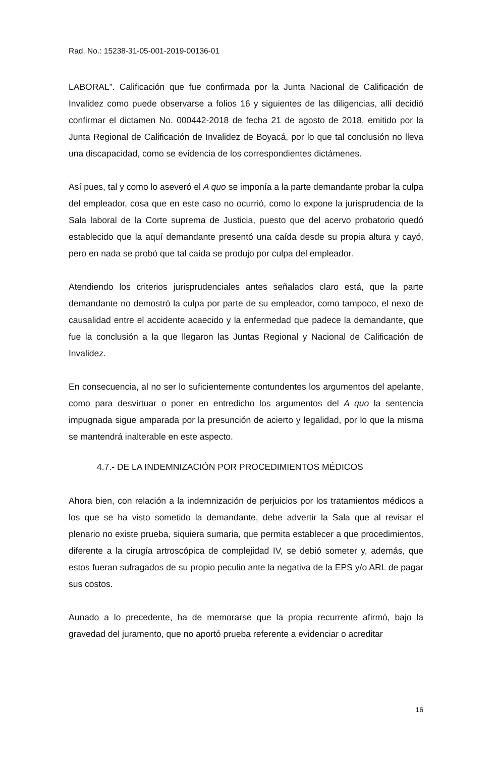Rad. No.: 15238-31-05-001-2019-00136-01
LABORAL”. Calificación que fue confirmada por la Junta Nacional de Calificación de Invalidez como puede observarse a folios 16 y siguientes de las diligencias, allí decidió confirmar el dictamen No. 000442-2018 de fecha 21 de agosto de 2018, emitido por la Junta Regional de Calificación de Invalidez de Boyacá, por lo que tal conclusión no lleva una discapacidad, como se evidencia de los correspondientes dictámenes.
Así pues, tal y como lo aseveró el A quo se imponía a la parte demandante probar la culpa del empleador, cosa que en este caso no ocurrió, como lo expone la jurisprudencia de la Sala laboral de la Corte suprema de Justicia, puesto que del acervo probatorio quedó establecido que la aquí demandante presentó una caída desde su propia altura y cayó, pero en nada se probó que tal caída se produjo por culpa del empleador.
Atendiendo los criterios jurisprudenciales antes señalados claro está, que la parte demandante no demostró la culpa por parte de su empleador, como tampoco, el nexo de causalidad entre el accidente acaecido y la enfermedad que padece la demandante, que fue la conclusión a la que llegaron las Juntas Regional y Nacional de Calificación de Invalidez.
En consecuencia, al no ser lo suficientemente contundentes los argumentos del apelante, como para desvirtuar o poner en entredicho los argumentos del A quo la sentencia impugnada sigue amparada por la presunción de acierto y legalidad, por lo que la misma se mantendrá inalterable en este aspecto.
4.7.- DE LA INDEMNIZACIÓN POR PROCEDIMIENTOS MÉDICOS
Ahora bien, con relación a la indemnización de perjuicios por los tratamientos médicos a los que se ha visto sometido la demandante, debe advertir la Sala que al revisar el plenario no existe prueba, siquiera sumaria, que permita establecer a que procedimientos, diferente a la cirugía artroscópica de complejidad IV, se debió someter y, además, que estos fueran sufragados de su propio peculio ante la negativa de la EPS y/o ARL de pagar sus costos.
Aunado a lo precedente, ha de memorarse que la propia recurrente afirmó, bajo la gravedad del juramento, que no aportó prueba referente a evidenciar o acreditar
16